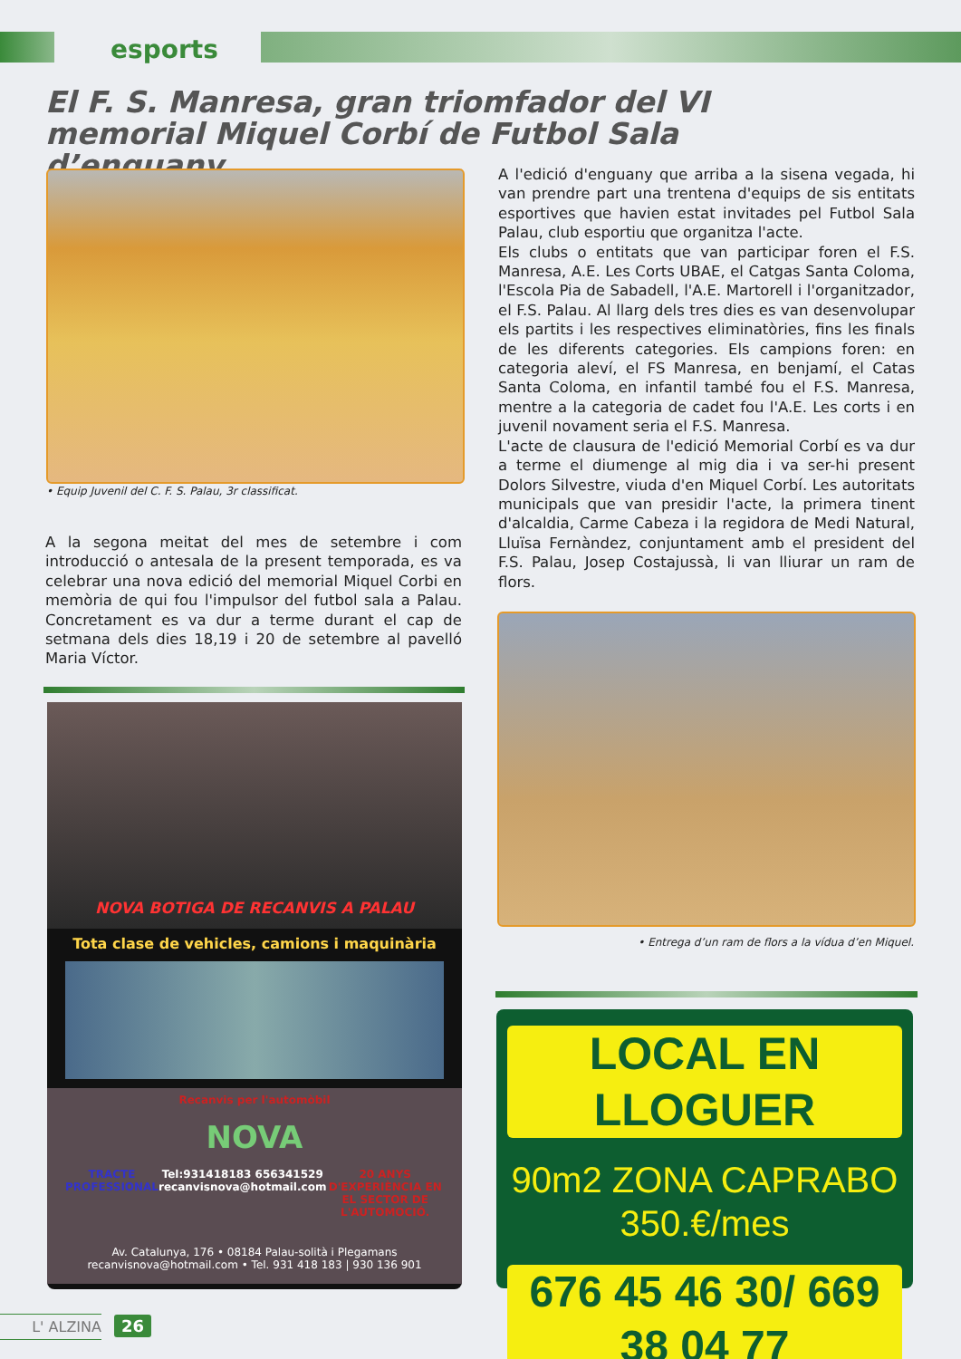esports
El F. S. Manresa, gran triomfador del VI memorial Miquel Corbí de Futbol Sala d’enguany
• Equip Juvenil del C. F. S. Palau, 3r classificat.
A la segona meitat del mes de setembre i com introducció o antesala de la present temporada, es va celebrar una nova edició del memorial Miquel Corbi en memòria de qui fou l'impulsor del futbol sala a Palau. Concretament es va dur a terme durant el cap de setmana dels dies 18,19 i 20 de setembre al pavelló Maria Víctor.
A l'edició d'enguany que arriba a la sisena vegada, hi van prendre part una trentena d'equips de sis entitats esportives que havien estat invitades pel Futbol Sala Palau, club esportiu que organitza l'acte.
Els clubs o entitats que van participar foren el F.S. Manresa, A.E. Les Corts UBAE, el Catgas Santa Coloma, l'Escola Pia de Sabadell, l'A.E. Martorell i l'organitzador, el F.S. Palau. Al llarg dels tres dies es van desenvolupar els partits i les respectives eliminatòries, fins les finals de les diferents categories. Els campions foren: en categoria aleví, el FS Manresa, en benjamí, el Catas Santa Coloma, en infantil també fou el F.S. Manresa, mentre a la categoria de cadet fou l'A.E. Les corts i en juvenil novament seria el F.S. Manresa.
L'acte de clausura de l'edició Memorial Corbí es va dur a terme el diumenge al mig dia i va ser-hi present Dolors Silvestre, viuda d'en Miquel Corbí. Les autoritats municipals que van presidir l'acte, la primera tinent d'alcaldia, Carme Cabeza i la regidora de Medi Natural, Lluïsa Fernàndez, conjuntament amb el president del F.S. Palau, Josep Costajussà, li van lliurar un ram de flors.
• Entrega d’un ram de flors a la vídua d’en Miquel.
NOVA BOTIGA DE RECANVIS A PALAU
Tota clase de vehicles, camions i maquinària
Recanvis per l'automòbil
NOVA
TRACTE PROFESSIONAL Tel:931418183 656341529 recanvisnova@hotmail.com 20 ANYS D'EXPERIÈNCIA EN EL SECTOR DE L'AUTOMOCIÓ.
Av. Catalunya, 176 • 08184 Palau-solità i Plegamans
recanvisnova@hotmail.com • Tel. 931 418 183 | 930 136 901
LOCAL EN LLOGUER
90m2 ZONA CAPRABO
350.€/mes
676 45 46 30/ 669 38 04 77
L' ALZINA 26